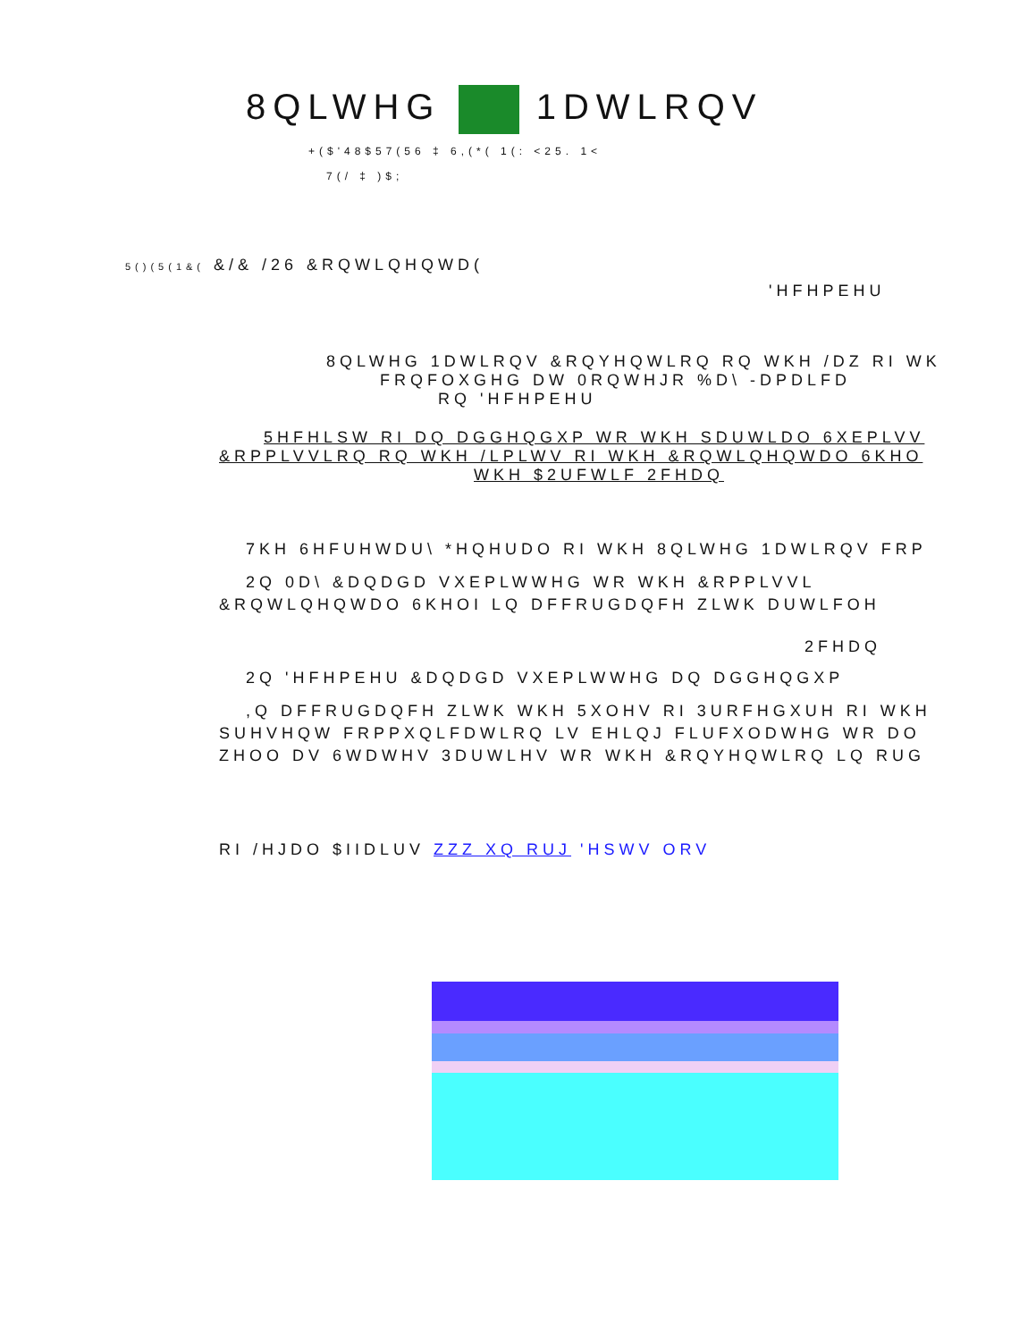8QLWHG 1DWLRQV
+($'48$57(56 ‡ 6,(*( 1(: <25. 1<
7(/ ‡ )$;
5()(5(1&( &/& /26 &RQWLQHQWD(
'HFHPEHU
8QLWHG 1DWLRQV &RQYHQWLRQ RQ WKH /DZ RI WK
FRQFOXGHG DW 0RQWHJR %D\ -DPDLFD
RQ 'HFHPEHU
5HFHLSW RI DQ DGGHQGXP WR WKH SDUWLDO 6XEPLVV
&RPPLVVLRQ RQ WKH /LPLWV RI WKH &RQWLQHQWDO 6KHO
WKH $2UFWLF 2FHDQ
7KH 6HFUHWDU\ *HQHUDO RI WKH 8QLWHG 1DWLRQV FRP
2Q 0D\ &DQDGD VXEPLWWHG WR WKH &RPPLVVL
&RQWLQHQWDO 6KHOI LQ DFFRUGDQFH ZLWK DUWLFOH
2FHDQ
2Q 'HFHPEHU &DQDGD VXEPLWWHG DQ DGGHQGXP
,Q DFFRUGDQFH ZLWK WKH 5XOHV RI 3URFHGXUH RI WKH
SUHVHQW FRPPXQLFDWLRQ LV EHLQJ FLUFXODWHG WR DO
ZHOO DV 6WDWHV 3DUWLHV WR WKH &RQYHQWLRQ LQ RUG
RI /HJDO $IIDLUV ZZZ XQ RUJ 'HSWV ORV